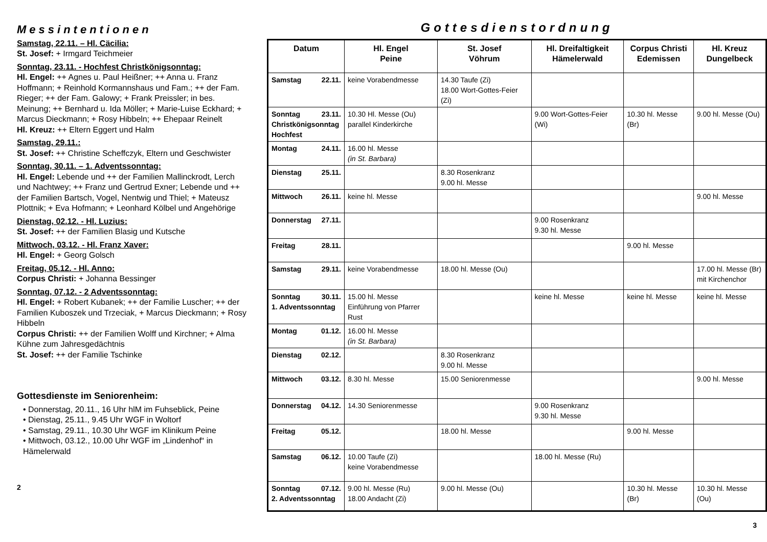Messintentionen
Samstag, 22.11. – Hl. Cäcilia:
St. Josef: + Irmgard Teichmeier
Sonntag, 23.11. - Hochfest Christkönigsonntag:
Hl. Engel: ++ Agnes u. Paul Heißner; ++ Anna u. Franz Hoffmann; + Reinhold Kormannshaus und Fam.; ++ der Fam. Rieger; ++ der Fam. Galowy; + Frank Preissler; in bes. Meinung; ++ Bernhard u. Ida Möller; + Marie-Luise Eckhard; + Marcus Dieckmann; + Rosy Hibbeln; ++ Ehepaar Reinelt
Hl. Kreuz: ++ Eltern Eggert und Halm
Samstag, 29.11.:
St. Josef: ++ Christine Scheffczyk, Eltern und Geschwister
Sonntag, 30.11. – 1. Adventssonntag:
Hl. Engel: Lebende und ++ der Familien Mallinckrodt, Lerch und Nachtwey; ++ Franz und Gertrud Exner; Lebende und ++ der Familien Bartsch, Vogel, Nentwig und Thiel; + Mateusz Plottnik; + Eva Hofmann; + Leonhard Kölbel und Angehörige
Dienstag, 02.12. - Hl. Luzius:
St. Josef: ++ der Familien Blasig und Kutsche
Mittwoch, 03.12. - Hl. Franz Xaver:
Hl. Engel: + Georg Golsch
Freitag, 05.12. - Hl. Anno:
Corpus Christi: + Johanna Bessinger
Sonntag, 07.12. - 2 Adventssonntag:
Hl. Engel: + Robert Kubanek; ++ der Familie Luscher; ++ der Familien Kuboszek und Trzeciak, + Marcus Dieckmann; + Rosy Hibbeln
Corpus Christi: ++ der Familien Wolff und Kirchner; + Alma Kühne zum Jahresgedächtnis
St. Josef: ++ der Familie Tschinke
Gottesdienste im Seniorenheim:
• Donnerstag, 20.11., 16 Uhr hlM im Fuhseblick, Peine
• Dienstag, 25.11., 9.45 Uhr WGF in Woltorf
• Samstag, 29.11., 10.30 Uhr WGF im Klinikum Peine
• Mittwoch, 03.12., 10.00 Uhr WGF im „Lindenhof“ in Hämelerwald
2
Gottesdienstordnung
| Datum | Hl. Engel Peine | St. Josef Vöhrum | Hl. Dreifaltigkeit Hämelerwald | Corpus Christi Edemissen | Hl. Kreuz Dungelbeck |
| --- | --- | --- | --- | --- | --- |
| Samstag 22.11. | keine Vorabendmesse | 14.30 Taufe (Zi) 18.00 Wort-Gottes-Feier (Zi) | | | |
| Sonntag 23.11. Christkönigsonntag Hochfest | 10.30 Hl. Messe (Ou) parallel Kinderkirche | | 9.00 Wort-Gottes-Feier (Wi) | 10.30 hl. Messe (Br) | 9.00 hl. Messe (Ou) |
| Montag 24.11. | 16.00 hl. Messe (in St. Barbara) | | | | |
| Dienstag 25.11. | | 8.30 Rosenkranz 9.00 hl. Messe | | | |
| Mittwoch 26.11. | keine hl. Messe | | | | 9.00 hl. Messe |
| Donnerstag 27.11. | | | 9.00 Rosenkranz 9.30 hl. Messe | | |
| Freitag 28.11. | | | | 9.00 hl. Messe | |
| Samstag 29.11. | keine Vorabendmesse | 18.00 hl. Messe (Ou) | | | 17.00 hl. Messe (Br) mit Kirchenchor |
| Sonntag 30.11. 1. Adventssonntag | 15.00 hl. Messe Einführung von Pfarrer Rust | | keine hl. Messe | keine hl. Messe | keine hl. Messe |
| Montag 01.12. | 16.00 hl. Messe (in St. Barbara) | | | | |
| Dienstag 02.12. | | 8.30 Rosenkranz 9.00 hl. Messe | | | |
| Mittwoch 03.12. | 8.30 hl. Messe | 15.00 Seniorenmesse | | | 9.00 hl. Messe |
| Donnerstag 04.12. | 14.30 Seniorenmesse | | 9.00 Rosenkranz 9.30 hl. Messe | | |
| Freitag 05.12. | | 18.00 hl. Messe | | 9.00 hl. Messe | |
| Samstag 06.12. | 10.00 Taufe (Zi) keine Vorabendmesse | | 18.00 hl. Messe (Ru) | | |
| Sonntag 07.12. 2. Adventssonntag | 9.00 hl. Messe (Ru) 18.00 Andacht (Zi) | 9.00 hl. Messe (Ou) | | 10.30 hl. Messe (Br) | 10.30 hl. Messe (Ou) |
3